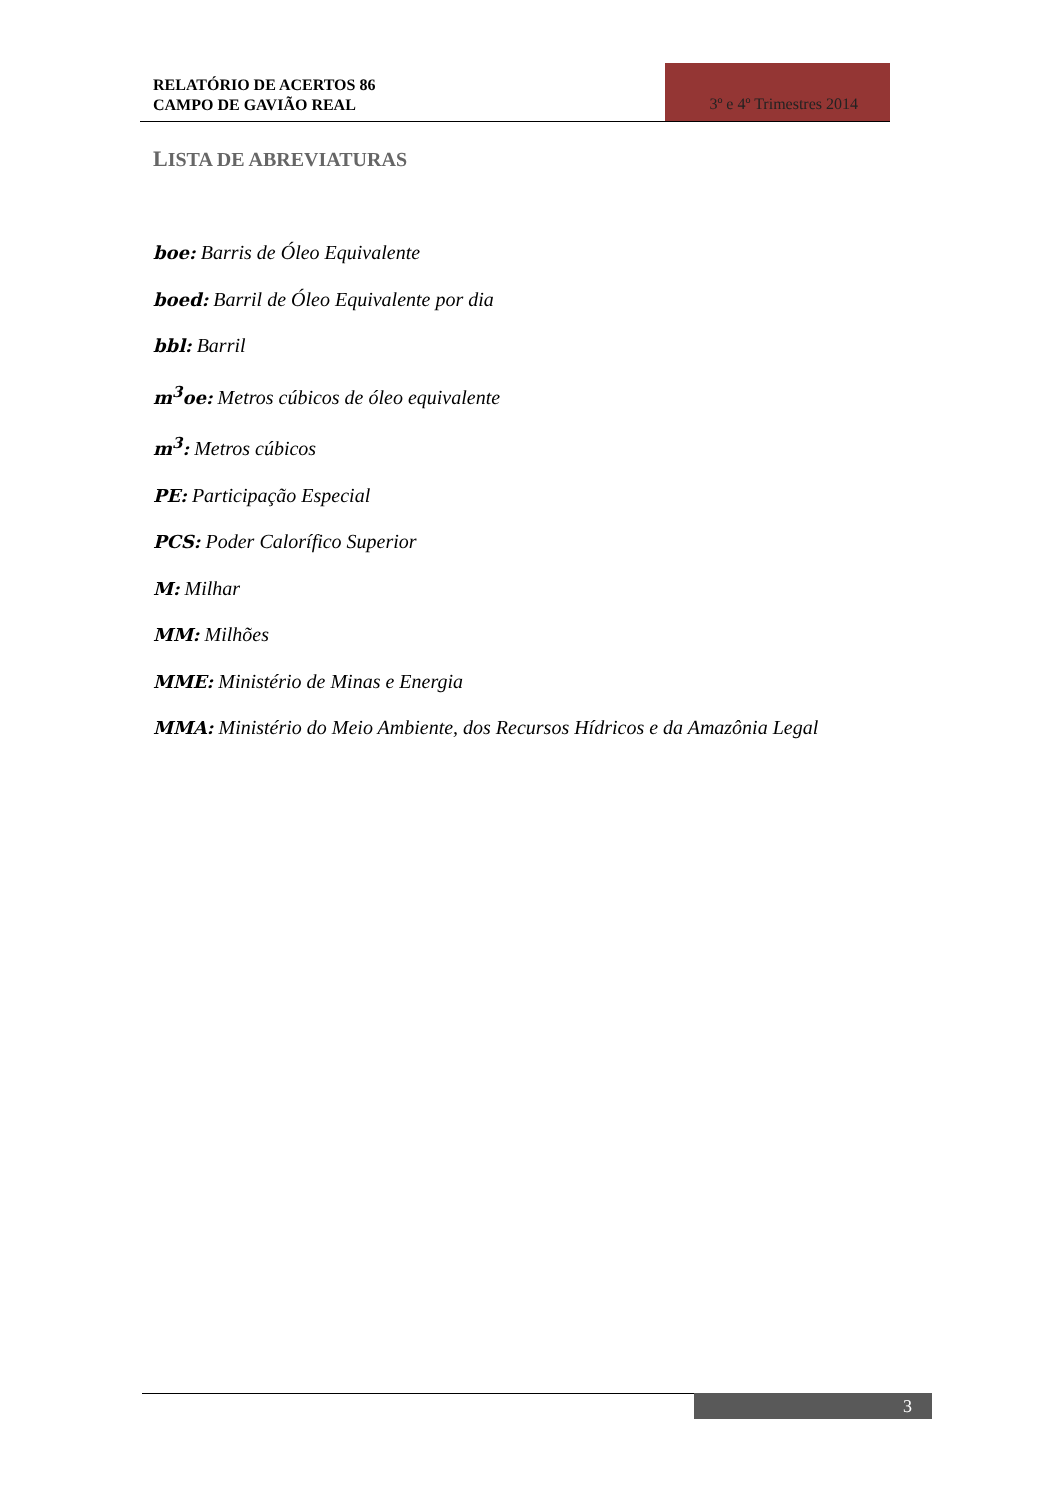RELATÓRIO DE ACERTOS 86
CAMPO DE GAVIÃO REAL
3º e 4º Trimestres 2014
LISTA DE ABREVIATURAS
boe: Barris de Óleo Equivalente
boed: Barril de Óleo Equivalente por dia
bbl: Barril
m<sup>3</sup>oe: Metros cúbicos de óleo equivalente
m<sup>3</sup>: Metros cúbicos
PE: Participação Especial
PCS: Poder Calorífico Superior
M: Milhar
MM: Milhões
MME: Ministério de Minas e Energia
MMA: Ministério do Meio Ambiente, dos Recursos Hídricos e da Amazônia Legal
3